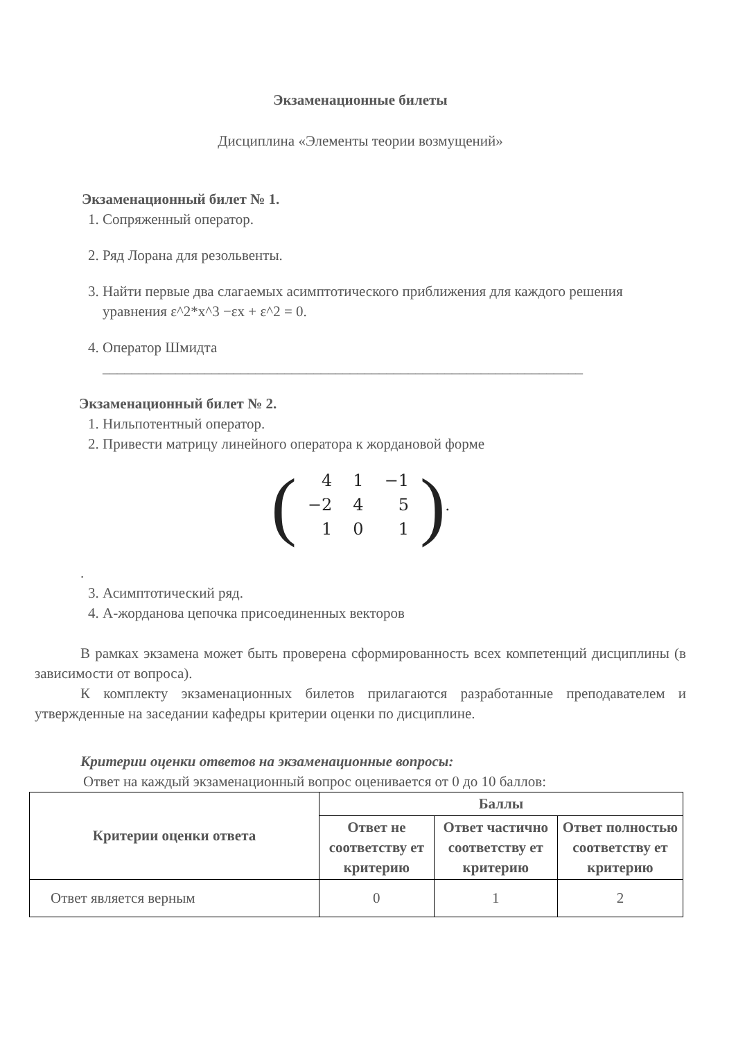Экзаменационные билеты
Дисциплина «Элементы теории возмущений»
Экзаменационный билет № 1.
1. Сопряженный оператор.
2. Ряд Лорана для резольвенты.
3. Найти первые два слагаемых асимптотического приближения для каждого решения уравнения ε^2*x^3 −εx + ε^2 = 0.
4. Оператор Шмидта
__________________________________________________________________
Экзаменационный билет № 2.
1. Нильпотентный оператор.
2. Привести матрицу линейного оператора к жордановой форме
(
| 4 | 1 | −1 |
| −2 | 4 | 5 |
| 1 | 0 | 1 |
).
.
3. Асимптотический ряд.
4. А-жорданова цепочка присоединенных векторов
В рамках экзамена может быть проверена сформированность всех компетенций дисциплины (в зависимости от вопроса).
К комплекту экзаменационных билетов прилагаются разработанные преподавателем и утвержденные на заседании кафедры критерии оценки по дисциплине.
Критерии оценки ответов на экзаменационные вопросы:
Ответ на каждый экзаменационный вопрос оценивается от 0 до 10 баллов:
| Критерии оценки ответа | Баллы | | |
| --- | --- | --- | --- |
| | Ответ не соответству ет критерию | Ответ частично соответству ет критерию | Ответ полностью соответству ет критерию |
| Ответ является верным | 0 | 1 | 2 |